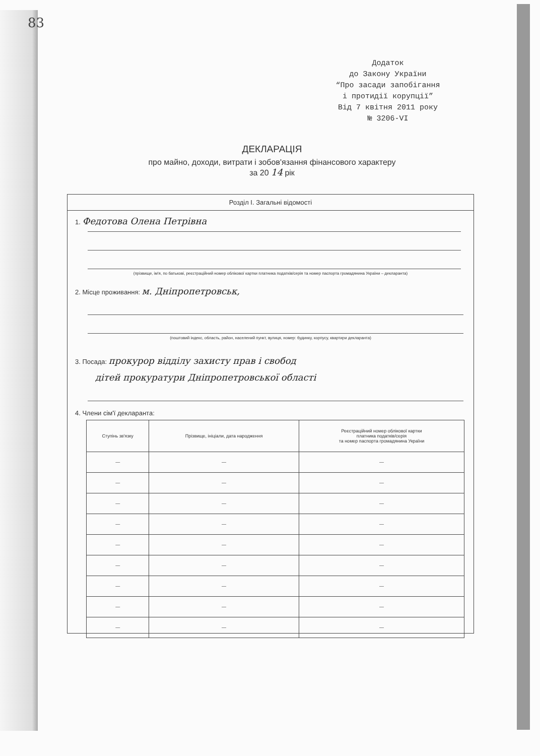83
Додаток
до Закону України
“Про засади запобігання
і протидії корупції”
Від 7 квітня 2011 року
№ 3206-VI
ДЕКЛАРАЦІЯ
про майно, доходи, витрати і зобов'язання фінансового характеру
за 20 14 рік
Розділ I. Загальні відомості
1. Федотова Олена Петрівна
(прізвище, ім'я, по батькові, реєстраційний номер облікової картки платника податків/серія та номер паспорта громадянина України – декларанта)
2. Місце проживання: м. Дніпропетровськ,
(поштовий індекс, область, район, населений пункт, вулиця, номер: будинку, корпусу, квартири декларанта)
3. Посада: прокурор відділу захисту прав і свобод
дітей прокуратури Дніпропетровської області
4. Члени сім'ї декларанта:
| Ступінь зв'язку | Прізвище, ініціали, дата народження | Реєстраційний номер облікової картки платника податків/серія та номер паспорта громадянина України |
| --- | --- | --- |
| — | — | — |
| — | — | — |
| — | — | — |
| — | — | — |
| — | — | — |
| — | — | — |
| — | — | — |
| — | — | — |
| — | — | — |